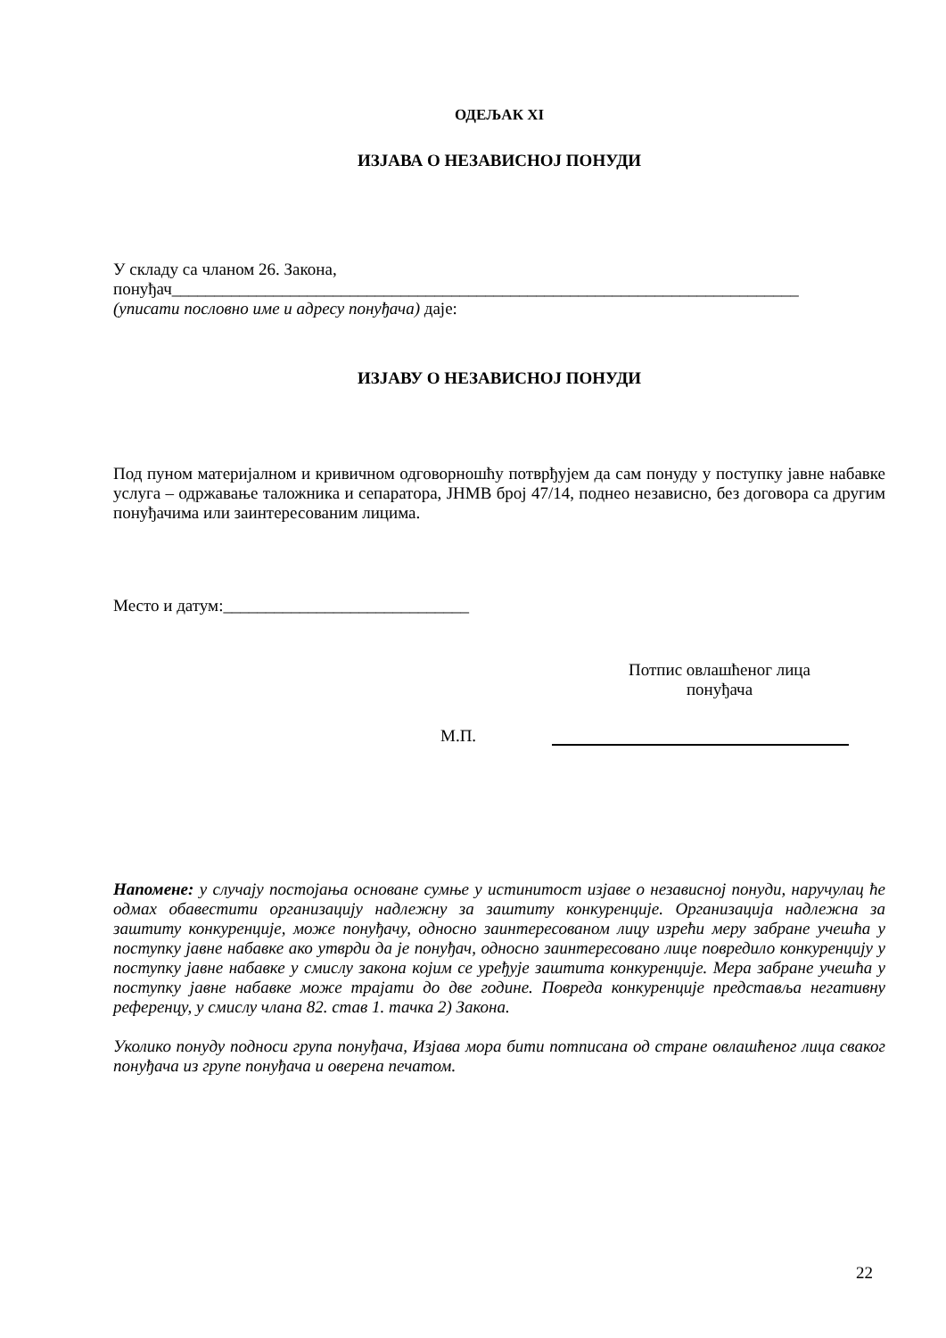ОДЕЉАК XI
ИЗЈАВА О НЕЗАВИСНОЈ ПОНУДИ
У складу са чланом 26. Закона,
понуђач__________________________________________________________________________
(уписати пословно име и адресу понуђача) даје:
ИЗЈАВУ О НЕЗАВИСНОЈ ПОНУДИ
Под пуном материјалном и кривичном одговорношћу потврђујем да сам понуду у поступку јавне набавке услуга – одржавање таложника и сепаратора, ЈНМВ број 47/14, поднео независно, без договора са другим понуђачима или заинтересованим лицима.
Место и датум:_____________________________
Потпис овлашћеног лица
понуђача
М.П.
Напомене: у случају постојања основане сумње у истинитост изјаве о независној понуди, наручулац ће одмах обавестити организацију надлежну за заштиту конкуренције. Организација надлежна за заштиту конкуренције, може понуђачу, односно заинтересованом лицу изрећи меру забране учешћа у поступку јавне набавке ако утврди да је понуђач, односно заинтересовано лице повредило конкуренцију у поступку јавне набавке у смислу закона којим се уређује заштита конкуренције. Мера забране учешћа у поступку јавне набавке може трајати до две године. Повреда конкуренције представља негативну референцу, у смислу члана 82. став 1. тачка 2) Закона.
Уколико понуду подноси група понуђача, Изјава мора бити потписана од стране овлашћеног лица сваког понуђача из групе понуђача и оверена печатом.
22